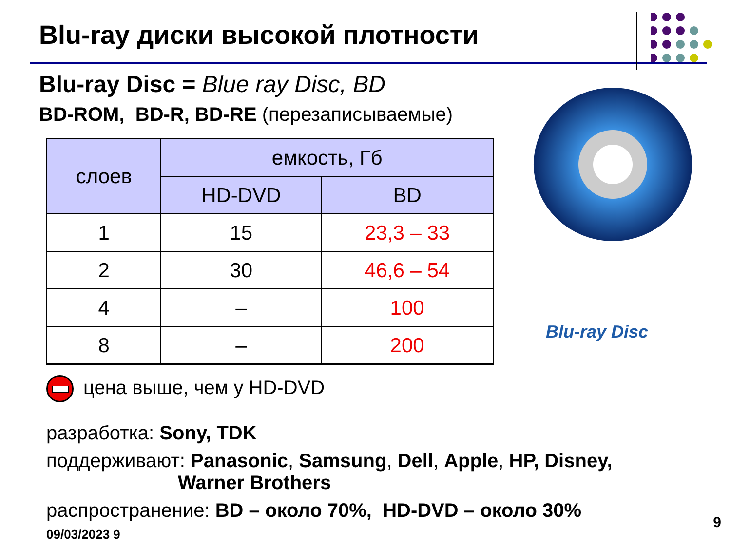Blu-ray диски высокой плотности
Blu-ray Disc = Blue ray Disc, BD
BD-ROM, BD-R, BD-RE (перезаписываемые)
| слоев | емкость, Гб | |
| --- | --- | --- |
| | HD-DVD | BD |
| 1 | 15 | 23,3 – 33 |
| 2 | 30 | 46,6 – 54 |
| 4 | – | 100 |
| 8 | – | 200 |
Blu-ray Disc
цена выше, чем у HD-DVD
разработка: Sony, TDK
поддерживают: Panasonic, Samsung, Dell, Apple, HP, Disney,
Warner Brothers
распространение: BD – около 70%, HD-DVD – около 30%
09/03/2023 9
9